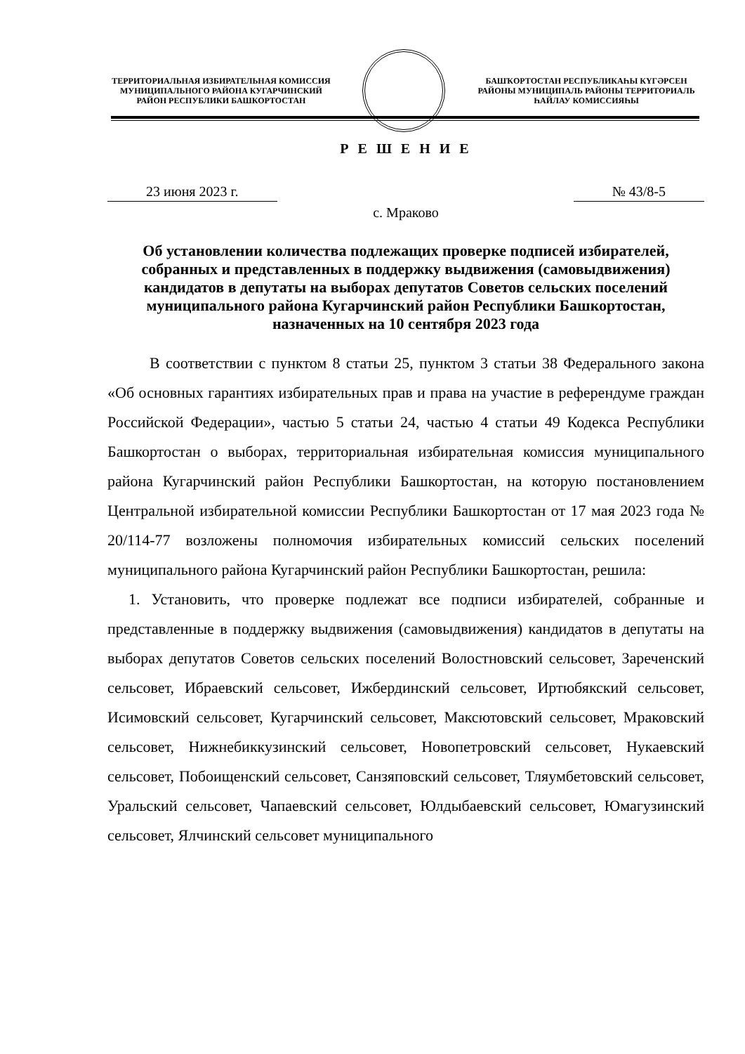ТЕРРИТОРИАЛЬНАЯ ИЗБИРАТЕЛЬНАЯ КОМИССИЯ МУНИЦИПАЛЬНОГО РАЙОНА КУГАРЧИНСКИЙ РАЙОН РЕСПУБЛИКИ БАШКОРТОСТАН
БАШҠОРТОСТАН РЕСПУБЛИКАҺЫ КҮГӘРСЕН РАЙОНЫ МУНИЦИПАЛЬ РАЙОНЫ ТЕРРИТОРИАЛЬ ҺАЙЛАУ КОМИССИЯҺЫ
Р Е Ш Е Н И Е
23 июня 2023 г. № 43/8-5
с. Мраково
Об установлении количества подлежащих проверке подписей избирателей, собранных и представленных в поддержку выдвижения (самовыдвижения) кандидатов в депутаты на выборах депутатов Советов сельских поселений муниципального района Кугарчинский район Республики Башкортостан, назначенных на 10 сентября 2023 года
В соответствии с пунктом 8 статьи 25, пунктом 3 статьи 38 Федерального закона «Об основных гарантиях избирательных прав и права на участие в референдуме граждан Российской Федерации», частью 5 статьи 24, частью 4 статьи 49 Кодекса Республики Башкортостан о выборах, территориальная избирательная комиссия муниципального района Кугарчинский район Республики Башкортостан, на которую постановлением Центральной избирательной комиссии Республики Башкортостан от 17 мая 2023 года № 20/114-77 возложены полномочия избирательных комиссий сельских поселений муниципального района Кугарчинский район Республики Башкортостан, решила:
1. Установить, что проверке подлежат все подписи избирателей, собранные и представленные в поддержку выдвижения (самовыдвижения) кандидатов в депутаты на выборах депутатов Советов сельских поселений Волостновский сельсовет, Зареченский сельсовет, Ибраевский сельсовет, Ижбердинский сельсовет, Иртюбякский сельсовет, Исимовский сельсовет, Кугарчинский сельсовет, Максютовский сельсовет, Мраковский сельсовет, Нижнебиккузинский сельсовет, Новопетровский сельсовет, Нукаевский сельсовет, Побоищенский сельсовет, Санзяповский сельсовет, Тляумбетовский сельсовет, Уральский сельсовет, Чапаевский сельсовет, Юлдыбаевский сельсовет, Юмагузинский сельсовет, Ялчинский сельсовет муниципального